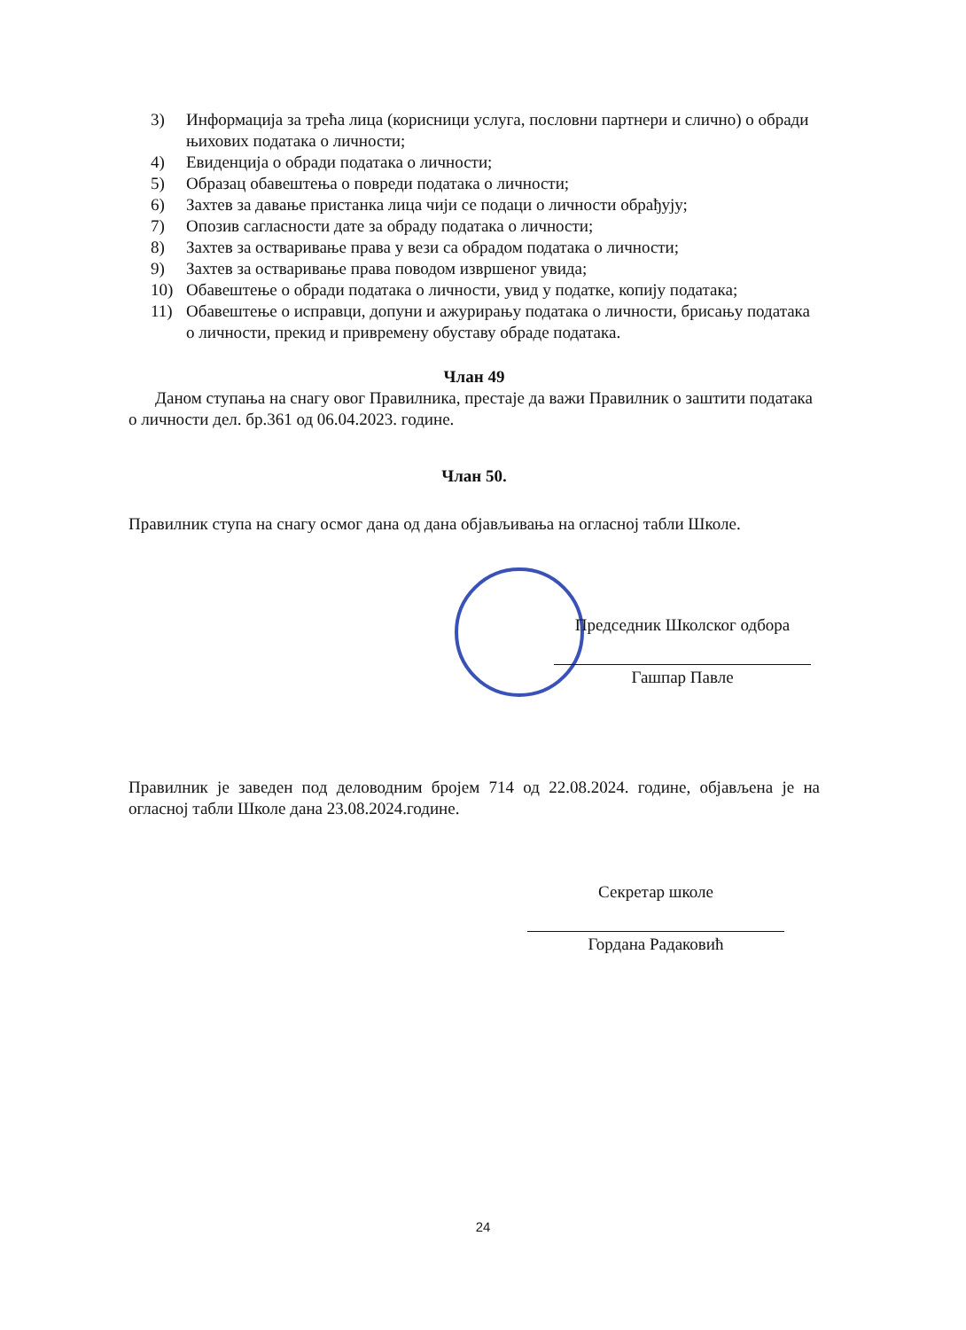3) Информација за трећа лица (корисници услуга, пословни партнери и слично) о обради њихових података о личности;
4) Евиденција о обради података о личности;
5) Образац обавештења о повреди података о личности;
6) Захтев за давање пристанка лица чији се подаци о личности обрађују;
7) Опозив сагласности дате за обраду података о личности;
8) Захтев за остваривање права у вези са обрадом података о личности;
9) Захтев за остваривање права поводом извршеног увида;
10) Обавештење о обради података о личности, увид у податке, копију података;
11) Обавештење о исправци, допуни и ажурирању података о личности, брисању података о личности, прекид и привремену обуставу обраде података.
Члан 49
Даном ступања на снагу овог Правилника, престаје да важи Правилник о заштити података о личности дел. бр.361 од 06.04.2023. године.
Члан 50.
Правилник ступа на снагу осмог дана од дана објављивања на огласној табли Школе.
Председник Школског одбора
Гашпар Павле
Правилник је заведен под деловодним бројем 714 од 22.08.2024. године, објављена је на огласној табли Школе дана 23.08.2024.године.
Секретар школе
Гордана Радаковић
24